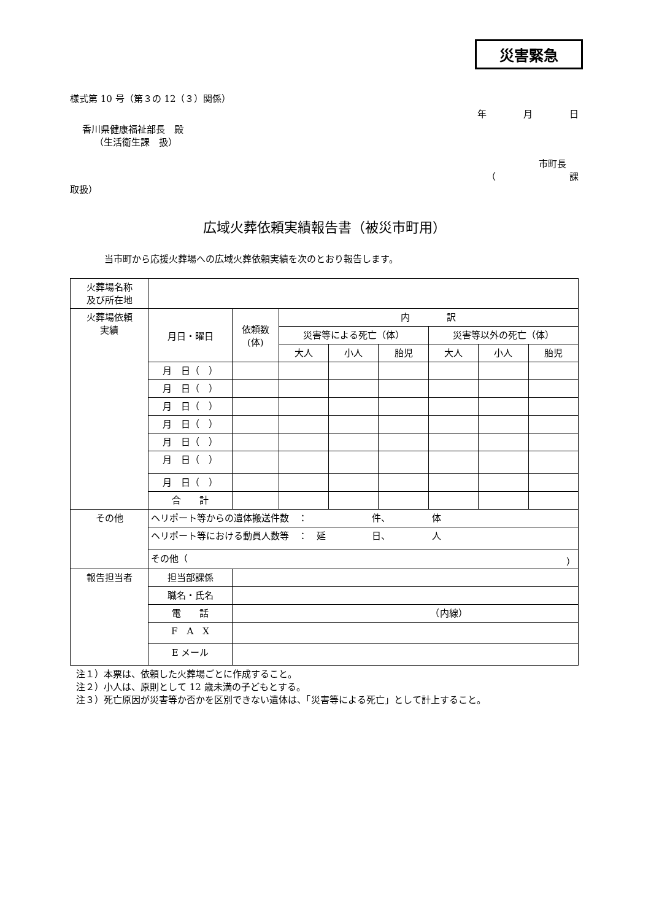災害緊急
様式第 10 号（第３の 12（３）関係）
年　　　　月　　　　日
香川県健康福祉部長　殿
（生活衛生課　扱）
市町長
（　　　　　　　　課
取扱）
広域火葬依頼実績報告書（被災市町用）
当市町から応援火葬場への広域火葬依頼実績を次のとおり報告します。
| 火葬場名称 及び所在地 | | | | | | | | | |
| 火葬場依頼 実績 | 月日・曜日 | | 依頼数 (体) | 内 訳 | | | | | |
| | | | | 災害等による死亡（体） | | | 災害等以外の死亡（体） | | |
| | | | | 大人 | 小人 | 胎児 | 大人 | 小人 | 胎児 |
| | 月 日（ ） | | | | | | | | |
| | 月 日（ ） | | | | | | | | |
| | 月 日（ ） | | | | | | | | |
| | 月 日（ ） | | | | | | | | |
| | 月 日（ ） | | | | | | | | |
| | 月 日（ ） | | | | | | | | |
| | 月 日（ ） | | | | | | | | |
| | 合 計 | | | | | | | | |
| その他 | ヘリポート等からの遺体搬送件数 ： 件、 体 | | | | | | | | |
| | ヘリポート等における動員人数等 ： 延 日、 人 | | | | | | | | |
| | その他（ ） | | | | | | | | |
| 報告担当者 | 担当部課係 | | | | | | | | |
| | 職名・氏名 | | | | | | | | |
| | 電 話 | （内線） | | | | | | | |
| | F A X | | | | | | | | |
| | E メール | | | | | | | | |
注１）本票は、依頼した火葬場ごとに作成すること。
注２）小人は、原則として 12 歳未満の子どもとする。
注３）死亡原因が災害等か否かを区別できない遺体は、「災害等による死亡」として計上すること。